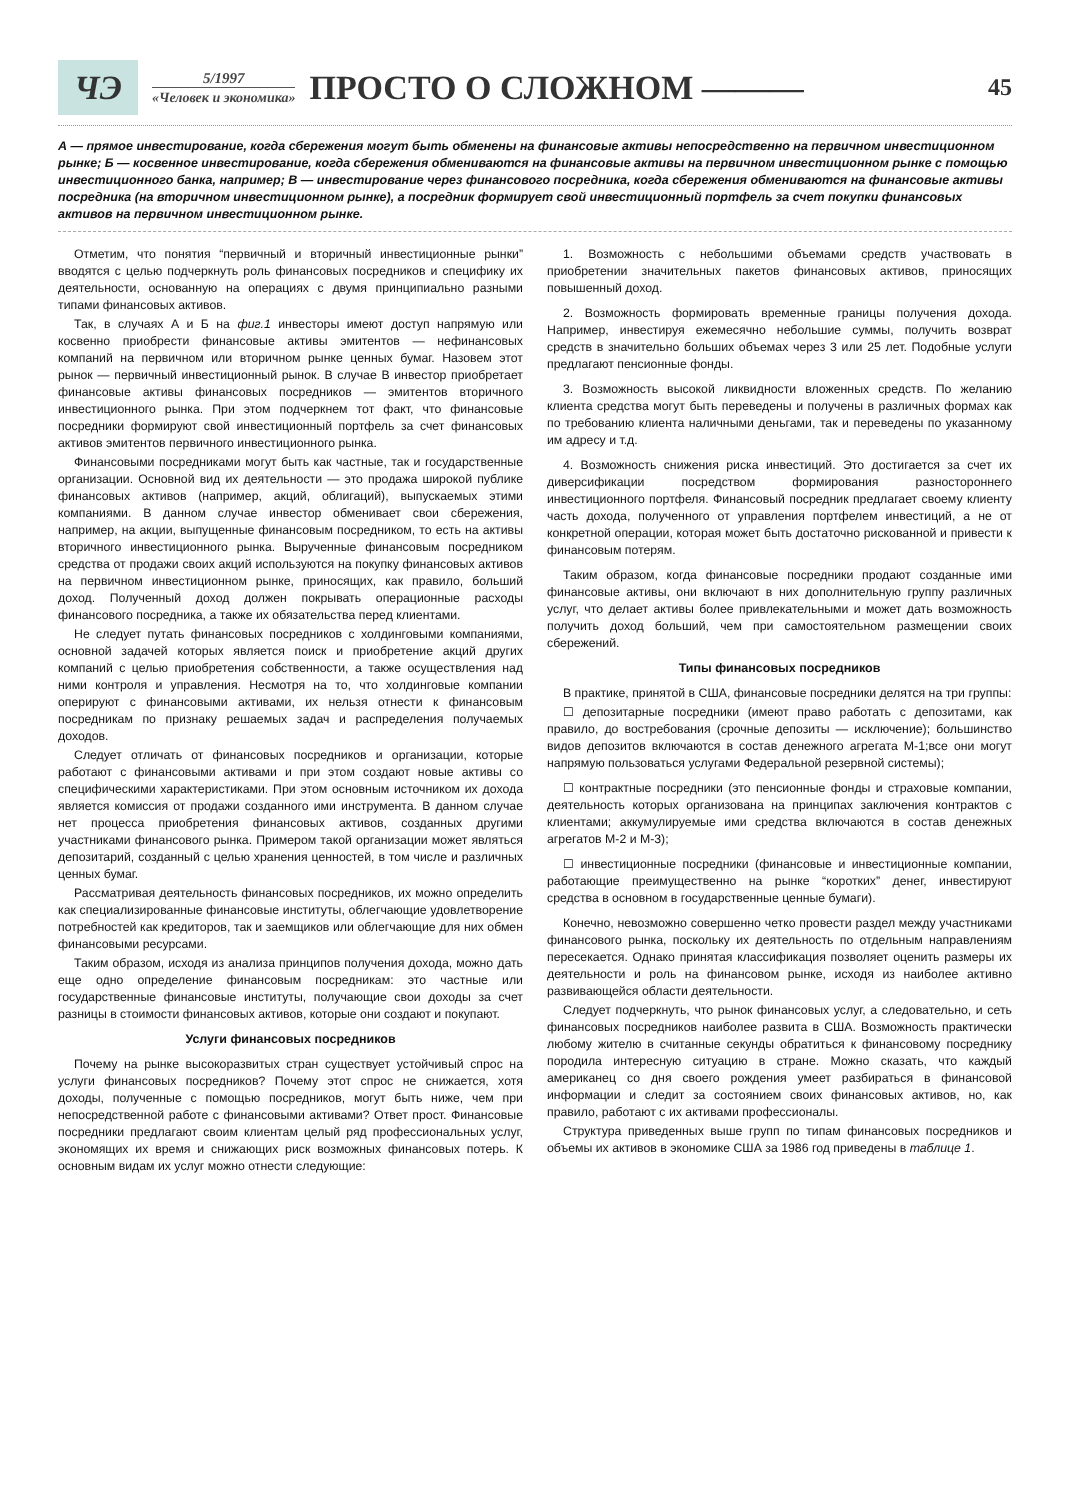ЧЭ
5/1997
«Человек и экономика»
ПРОСТО О СЛОЖНОМ ———
45
А — прямое инвестирование, когда сбережения могут быть обменены на финансовые активы непосредственно на первичном инвестиционном рынке; Б — косвенное инвестирование, когда сбережения обмениваются на финансовые активы на первичном инвестиционном рынке с помощью инвестиционного банка, например; В — инвестирование через финансового посредника, когда сбережения обмениваются на финансовые активы посредника (на вторичном инвестиционном рынке), а посредник формирует свой инвестиционный портфель за счет покупки финансовых активов на первичном инвестиционном рынке.
Отметим, что понятия “первичный и вторичный инвестиционные рынки” вводятся с целью подчеркнуть роль финансовых посредников и специфику их деятельности, основанную на операциях с двумя принципиально разными типами финансовых активов.
Так, в случаях А и Б на фиг.1 инвесторы имеют доступ напрямую или косвенно приобрести финансовые активы эмитентов — нефинансовых компаний на первичном или вторичном рынке ценных бумаг. Назовем этот рынок — первичный инвестиционный рынок. В случае В инвестор приобретает финансовые активы финансовых посредников — эмитентов вторичного инвестиционного рынка. При этом подчеркнем тот факт, что финансовые посредники формируют свой инвестиционный портфель за счет финансовых активов эмитентов первичного инвестиционного рынка.
Финансовыми посредниками могут быть как частные, так и государственные организации. Основной вид их деятельности — это продажа широкой публике финансовых активов (например, акций, облигаций), выпускаемых этими компаниями. В данном случае инвестор обменивает свои сбережения, например, на акции, выпущенные финансовым посредником, то есть на активы вторичного инвестиционного рынка. Вырученные финансовым посредником средства от продажи своих акций используются на покупку финансовых активов на первичном инвестиционном рынке, приносящих, как правило, больший доход. Полученный доход должен покрывать операционные расходы финансового посредника, а также их обязательства перед клиентами.
Не следует путать финансовых посредников с холдинговыми компаниями, основной задачей которых является поиск и приобретение акций других компаний с целью приобретения собственности, а также осуществления над ними контроля и управления. Несмотря на то, что холдинговые компании оперируют с финансовыми активами, их нельзя отнести к финансовым посредникам по признаку решаемых задач и распределения получаемых доходов.
Следует отличать от финансовых посредников и организации, которые работают с финансовыми активами и при этом создают новые активы со специфическими характеристиками. При этом основным источником их дохода является комиссия от продажи созданного ими инструмента. В данном случае нет процесса приобретения финансовых активов, созданных другими участниками финансового рынка. Примером такой организации может являться депозитарий, созданный с целью хранения ценностей, в том числе и различных ценных бумаг.
Рассматривая деятельность финансовых посредников, их можно определить как специализированные финансовые институты, облегчающие удовлетворение потребностей как кредиторов, так и заемщиков или облегчающие для них обмен финансовыми ресурсами.
Таким образом, исходя из анализа принципов получения дохода, можно дать еще одно определение финансовым посредникам: это частные или государственные финансовые институты, получающие свои доходы за счет разницы в стоимости финансовых активов, которые они создают и покупают.
Услуги финансовых посредников
Почему на рынке высокоразвитых стран существует устойчивый спрос на услуги финансовых посредников? Почему этот спрос не снижается, хотя доходы, полученные с помощью посредников, могут быть ниже, чем при непосредственной работе с финансовыми активами? Ответ прост. Финансовые посредники предлагают своим клиентам целый ряд профессиональных услуг, экономящих их время и снижающих риск возможных финансовых потерь. К основным видам их услуг можно отнести следующие:
1. Возможность с небольшими объемами средств участвовать в приобретении значительных пакетов финансовых активов, приносящих повышенный доход.
2. Возможность формировать временные границы получения дохода. Например, инвестируя ежемесячно небольшие суммы, получить возврат средств в значительно больших объемах через 3 или 25 лет. Подобные услуги предлагают пенсионные фонды.
3. Возможность высокой ликвидности вложенных средств. По желанию клиента средства могут быть переведены и получены в различных формах как по требованию клиента наличными деньгами, так и переведены по указанному им адресу и т.д.
4. Возможность снижения риска инвестиций. Это достигается за счет их диверсификации посредством формирования разностороннего инвестиционного портфеля. Финансовый посредник предлагает своему клиенту часть дохода, полученного от управления портфелем инвестиций, а не от конкретной операции, которая может быть достаточно рискованной и привести к финансовым потерям.
Таким образом, когда финансовые посредники продают созданные ими финансовые активы, они включают в них дополнительную группу различных услуг, что делает активы более привлекательными и может дать возможность получить доход больший, чем при самостоятельном размещении своих сбережений.
Типы финансовых посредников
В практике, принятой в США, финансовые посредники делятся на три группы:
☐ депозитарные посредники (имеют право работать с депозитами, как правило, до востребования (срочные депозиты — исключение); большинство видов депозитов включаются в состав денежного агрегата М-1;все они могут напрямую пользоваться услугами Федеральной резервной системы);
☐ контрактные посредники (это пенсионные фонды и страховые компании, деятельность которых организована на принципах заключения контрактов с клиентами; аккумулируемые ими средства включаются в состав денежных агрегатов М-2 и М-3);
☐ инвестиционные посредники (финансовые и инвестиционные компании, работающие преимущественно на рынке “коротких” денег, инвестируют средства в основном в государственные ценные бумаги).
Конечно, невозможно совершенно четко провести раздел между участниками финансового рынка, поскольку их деятельность по отдельным направлениям пересекается. Однако принятая классификация позволяет оценить размеры их деятельности и роль на финансовом рынке, исходя из наиболее активно развивающейся области деятельности.
Следует подчеркнуть, что рынок финансовых услуг, а следовательно, и сеть финансовых посредников наиболее развита в США. Возможность практически любому жителю в считанные секунды обратиться к финансовому посреднику породила интересную ситуацию в стране. Можно сказать, что каждый американец со дня своего рождения умеет разбираться в финансовой информации и следит за состоянием своих финансовых активов, но, как правило, работают с их активами профессионалы.
Структура приведенных выше групп по типам финансовых посредников и объемы их активов в экономике США за 1986 год приведены в таблице 1.